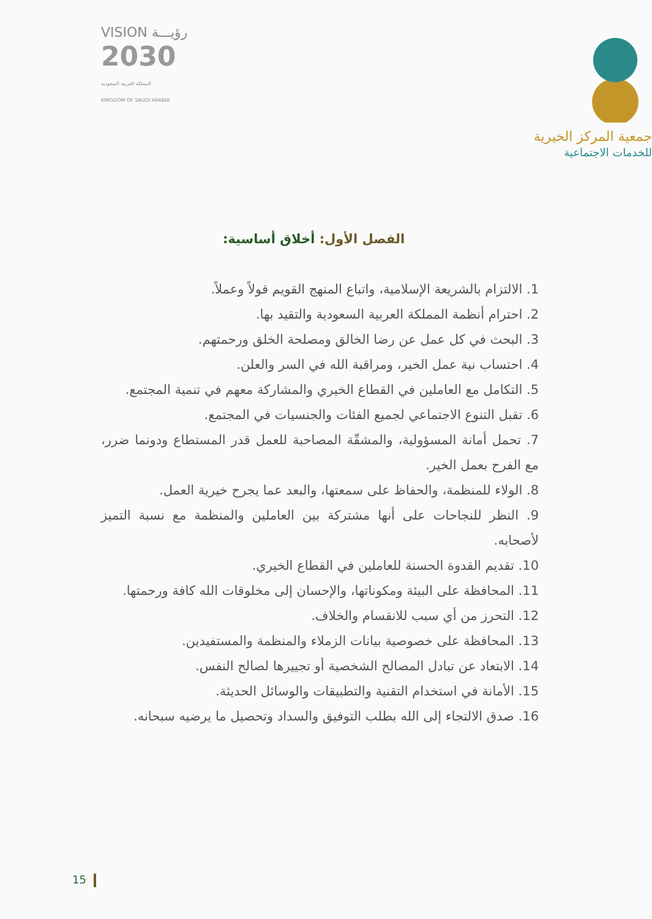VISION رؤيـــة
2030
المملكة العربية السعودية
KINGDOM OF SAUDI ARABIA
جمعية المركز الخيرية
للخدمات الاجتماعية
الفصل الأول: أخلاق أساسية:
1. الالتزام بالشريعة الإسلامية، واتباع المنهج القويم قولاً وعملاً.
2. احترام أنظمة المملكة العربية السعودية والتقيد بها.
3. البحث في كل عمل عن رضا الخالق ومصلحة الخلق ورحمتهم.
4. احتساب نية عمل الخير، ومراقبة الله في السر والعلن.
5. التكامل مع العاملين في القطاع الخيري والمشاركة معهم في تنمية المجتمع.
6. تقبل التنوع الاجتماعي لجميع الفئات والجنسيات في المجتمع.
7. تحمل أمانة المسؤولية، والمشقّة المصاحبة للعمل قدر المستطاع ودونما ضرر، مع الفرح بعمل الخير.
8. الولاء للمنظمة، والحفاظ على سمعتها، والبعد عما يجرح خيرية العمل.
9. النظر للنجاحات على أنها مشتركة بين العاملين والمنظمة مع نسبة التميز لأصحابه.
10. تقديم القدوة الحسنة للعاملين في القطاع الخيري.
11. المحافظة على البيئة ومكوناتها، والإحسان إلى مخلوقات الله كافة ورحمتها.
12. التحرز من أي سبب للانقسام والخلاف.
13. المحافظة على خصوصية بيانات الزملاء والمنظمة والمستفيدين.
14. الابتعاد عن تبادل المصالح الشخصية أو تجييرها لصالح النفس.
15. الأمانة في استخدام التقنية والتطبيقات والوسائل الحديثة.
16. صدق الالتجاء إلى الله بطلب التوفيق والسداد وتحصيل ما يرضيه سبحانه.
15